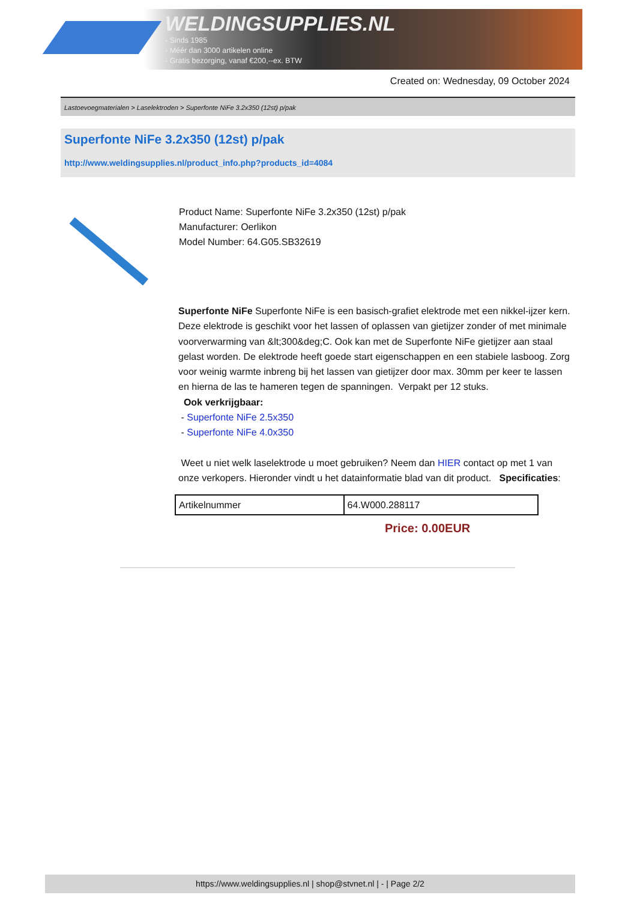WELDINGSUPPLIES.NL
- Sinds 1985
- Méér dan 3000 artikelen online
- Gratis bezorging, vanaf €200,--ex. BTW
Created on: Wednesday, 09 October 2024
Lastoevoegmaterialen > Laselektroden > Superfonte NiFe 3.2x350 (12st) p/pak
Superfonte NiFe 3.2x350 (12st) p/pak
http://www.weldingsupplies.nl/product_info.php?products_id=4084
Product Name: Superfonte NiFe 3.2x350 (12st) p/pak
Manufacturer: Oerlikon
Model Number: 64.G05.SB32619
Superfonte NiFe Superfonte NiFe is een basisch-grafiet elektrode met een nikkel-ijzer kern. Deze elektrode is geschikt voor het lassen of oplassen van gietijzer zonder of met minimale voorverwarming van &lt;300&deg;C. Ook kan met de Superfonte NiFe gietijzer aan staal gelast worden. De elektrode heeft goede start eigenschappen en een stabiele lasboog. Zorg voor weinig warmte inbreng bij het lassen van gietijzer door max. 30mm per keer te lassen en hierna de las te hameren tegen de spanningen. Verpakt per 12 stuks.
Ook verkrijgbaar:
- Superfonte NiFe 2.5x350
- Superfonte NiFe 4.0x350
Weet u niet welk laselektrode u moet gebruiken? Neem dan HIER contact op met 1 van onze verkopers. Hieronder vindt u het datainformatie blad van dit product. Specificaties:
| Artikelnummer | 64.W000.288117 |
Price: 0.00EUR
https://www.weldingsupplies.nl | shop@stvnet.nl | - | Page 2/2